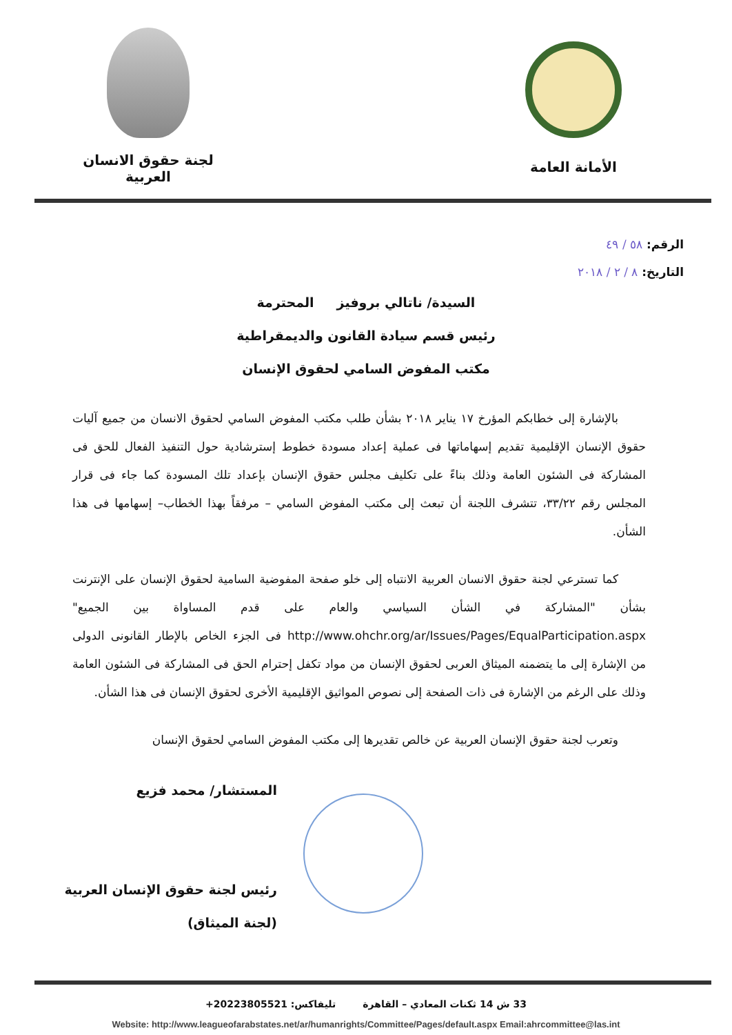الأمانة العامة لجنة حقوق الانسان العربية
الرقم: ٥٨ / ٤٩
التاريخ: ٨ / ٢ / ٢٠١٨
السيدة/ ناتالي بروفيز المحترمة
رئيس قسم سيادة القانون والديمقراطية
مكتب المفوض السامي لحقوق الإنسان
بالإشارة إلى خطابكم المؤرخ ١٧ يناير ٢٠١٨ بشأن طلب مكتب المفوض السامي لحقوق الانسان من جميع آليات حقوق الإنسان الإقليمية تقديم إسهاماتها فى عملية إعداد مسودة خطوط إسترشادية حول التنفيذ الفعال للحق فى المشاركة فى الشئون العامة وذلك بناءً على تكليف مجلس حقوق الإنسان بإعداد تلك المسودة كما جاء فى قرار المجلس رقم ٣٣/٢٢، تتشرف اللجنة أن تبعث إلى مكتب المفوض السامي – مرفقاً بهذا الخطاب– إسهامها فى هذا الشأن.
كما تسترعي لجنة حقوق الانسان العربية الانتباه إلى خلو صفحة المفوضية السامية لحقوق الإنسان على الإنترنت بشأن "المشاركة في الشأن السياسي والعام على قدم المساواة بين الجميع" http://www.ohchr.org/ar/Issues/Pages/EqualParticipation.aspx فى الجزء الخاص بالإطار القانونى الدولى من الإشارة إلى ما يتضمنه الميثاق العربى لحقوق الإنسان من مواد تكفل إحترام الحق فى المشاركة فى الشئون العامة وذلك على الرغم من الإشارة فى ذات الصفحة إلى نصوص المواثيق الإقليمية الأخرى لحقوق الإنسان فى هذا الشأن.
وتعرب لجنة حقوق الإنسان العربية عن خالص تقديرها إلى مكتب المفوض السامي لحقوق الإنسان
المستشار/ محمد فزيع
رئيس لجنة حقوق الإنسان العربية
(لجنة الميثاق)
33 ش 14 ثكنات المعادي – القاهرة تليفاكس: 20223805521+
Website: http://www.leagueofarabstates.net/ar/humanrights/Committee/Pages/default.aspx Email:ahrcommittee@las.int